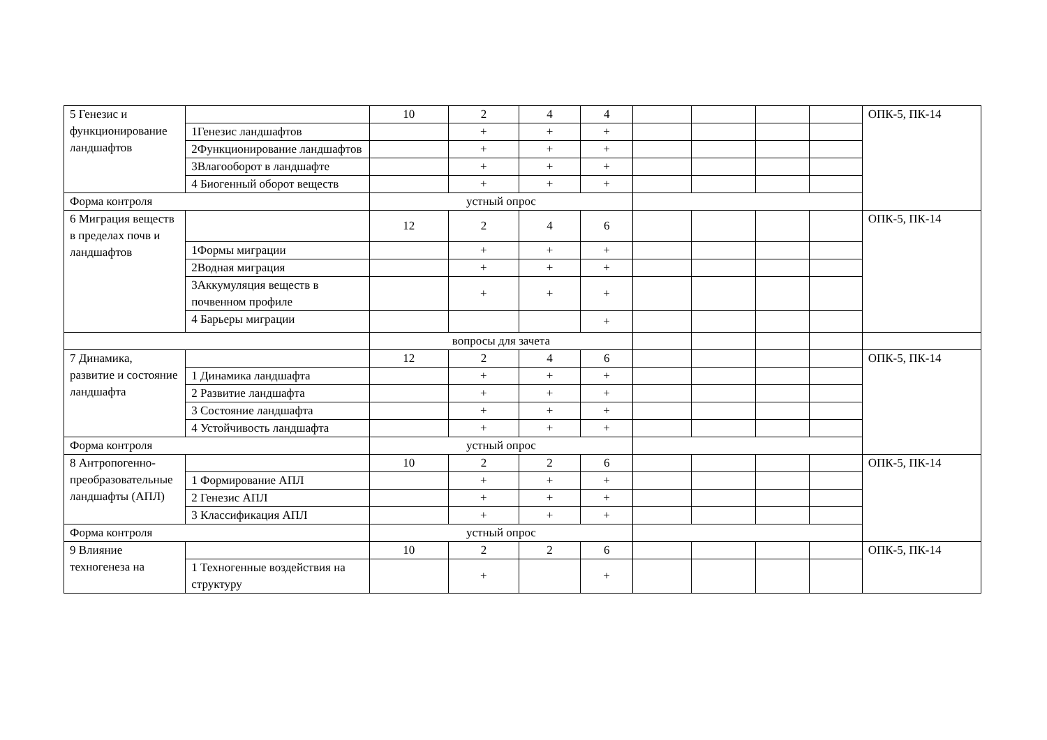| 5 Генезис и функционирование ландшафтов | | 10 | 2 | 4 | 4 | | | | | ОПК-5, ПК-14 |
| | 1Генезис ландшафтов | | + | + | + | | | | | |
| | 2Функционирование ландшафтов | | + | + | + | | | | | |
| | 3Влагооборот в ландшафте | | + | + | + | | | | | |
| | 4 Биогенный оборот веществ | | + | + | + | | | | | |
| Форма контроля | | устный опрос | | | | | | | | |
| 6 Миграция веществ в пределах почв и ландшафтов | | 12 | 2 | 4 | 6 | | | | | ОПК-5, ПК-14 |
| | 1Формы миграции | | + | + | + | | | | | |
| | 2Водная миграция | | + | + | + | | | | | |
| | 3Аккумуляция веществ в почвенном профиле | | + | + | + | | | | | |
| | 4 Барьеры миграции | | | | + | | | | | |
| | | вопросы для зачета | | | | | | | | |
| 7 Динамика, развитие и состояние ландшафта | | 12 | 2 | 4 | 6 | | | | | ОПК-5, ПК-14 |
| | 1 Динамика ландшафта | | + | + | + | | | | | |
| | 2 Развитие ландшафта | | + | + | + | | | | | |
| | 3 Состояние ландшафта | | + | + | + | | | | | |
| | 4 Устойчивость ландшафта | | + | + | + | | | | | |
| Форма контроля | | устный опрос | | | | | | | | |
| 8 Антропогенно-преобразовательные ландшафты (АПЛ) | | 10 | 2 | 2 | 6 | | | | | ОПК-5, ПК-14 |
| | 1 Формирование АПЛ | | + | + | + | | | | | |
| | 2 Генезис АПЛ | | + | + | + | | | | | |
| | 3 Классификация АПЛ | | + | + | + | | | | | |
| Форма контроля | | устный опрос | | | | | | | | |
| 9 Влияние техногенеза на | | 10 | 2 | 2 | 6 | | | | | ОПК-5, ПК-14 |
| | 1 Техногенные воздействия на структуру | | + | | + | | | | | |